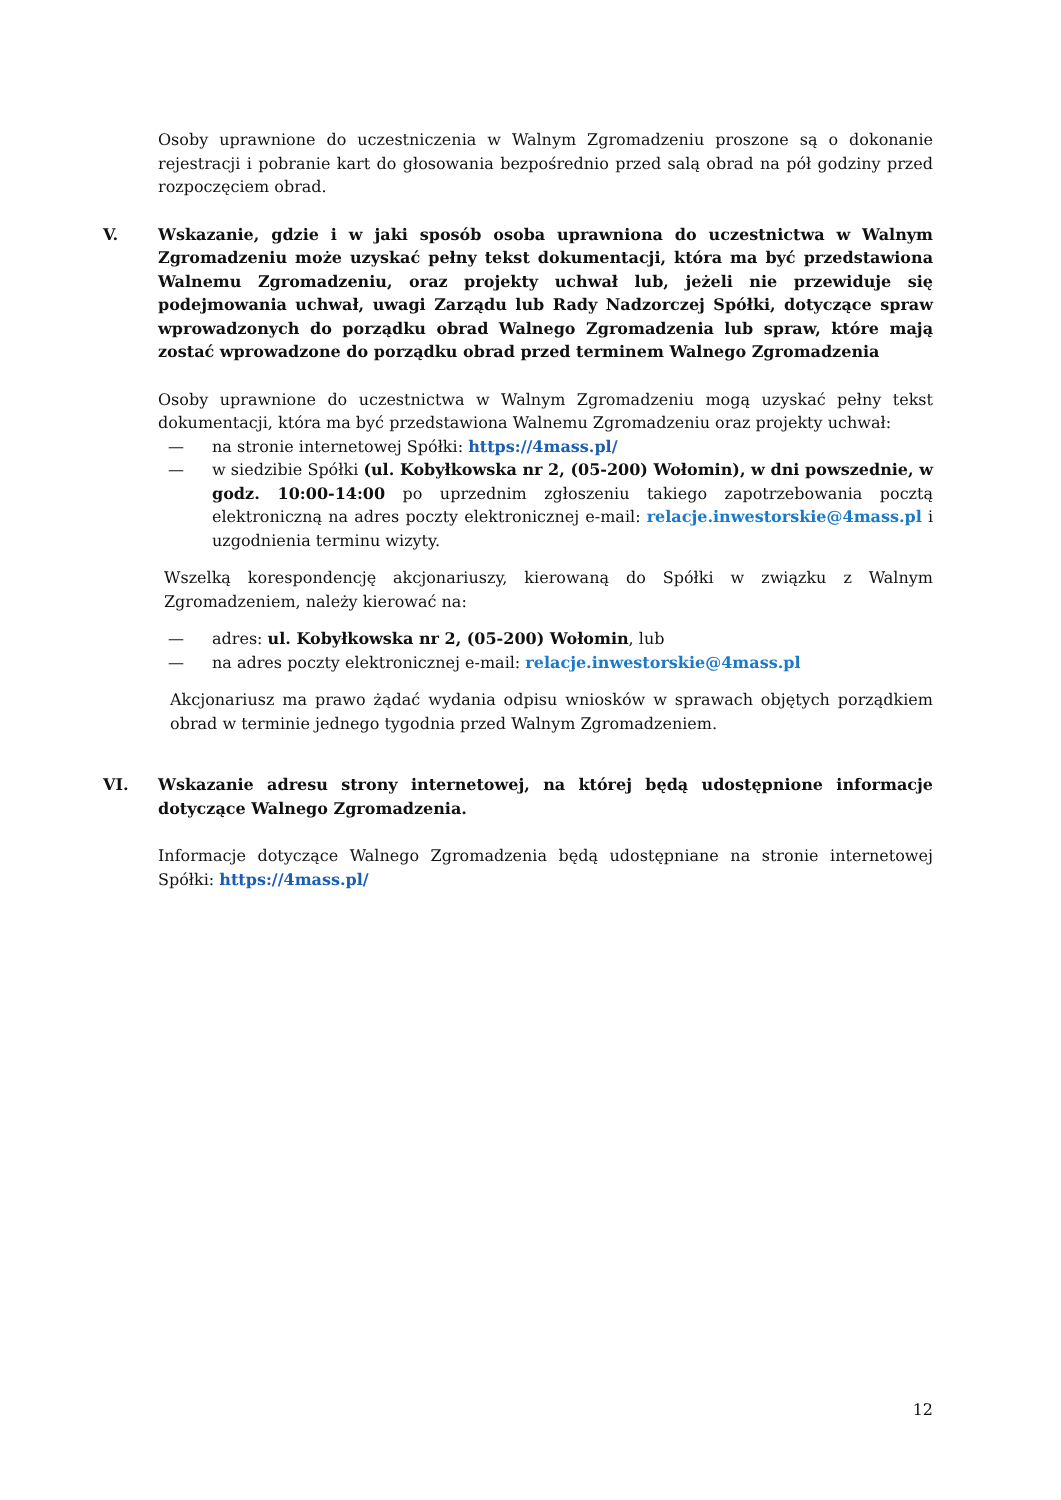Osoby uprawnione do uczestniczenia w Walnym Zgromadzeniu proszone są o dokonanie rejestracji i pobranie kart do głosowania bezpośrednio przed salą obrad na pół godziny przed rozpoczęciem obrad.
V. Wskazanie, gdzie i w jaki sposób osoba uprawniona do uczestnictwa w Walnym Zgromadzeniu może uzyskać pełny tekst dokumentacji, która ma być przedstawiona Walnemu Zgromadzeniu, oraz projekty uchwał lub, jeżeli nie przewiduje się podejmowania uchwał, uwagi Zarządu lub Rady Nadzorczej Spółki, dotyczące spraw wprowadzonych do porządku obrad Walnego Zgromadzenia lub spraw, które mają zostać wprowadzone do porządku obrad przed terminem Walnego Zgromadzenia
Osoby uprawnione do uczestnictwa w Walnym Zgromadzeniu mogą uzyskać pełny tekst dokumentacji, która ma być przedstawiona Walnemu Zgromadzeniu oraz projekty uchwał:
— na stronie internetowej Spółki: https://4mass.pl/
— w siedzibie Spółki (ul. Kobyłkowska nr 2, (05-200) Wołomin), w dni powszednie, w godz. 10:00-14:00 po uprzednim zgłoszeniu takiego zapotrzebowania pocztą elektroniczną na adres poczty elektronicznej e-mail: relacje.inwestorskie@4mass.pl i uzgodnienia terminu wizyty.
Wszelką korespondencję akcjonariuszy, kierowaną do Spółki w związku z Walnym Zgromadzeniem, należy kierować na:
— adres: ul. Kobyłkowska nr 2, (05-200) Wołomin, lub
— na adres poczty elektronicznej e-mail: relacje.inwestorskie@4mass.pl
Akcjonariusz ma prawo żądać wydania odpisu wniosków w sprawach objętych porządkiem obrad w terminie jednego tygodnia przed Walnym Zgromadzeniem.
VI. Wskazanie adresu strony internetowej, na której będą udostępnione informacje dotyczące Walnego Zgromadzenia.
Informacje dotyczące Walnego Zgromadzenia będą udostępniane na stronie internetowej Spółki: https://4mass.pl/
12